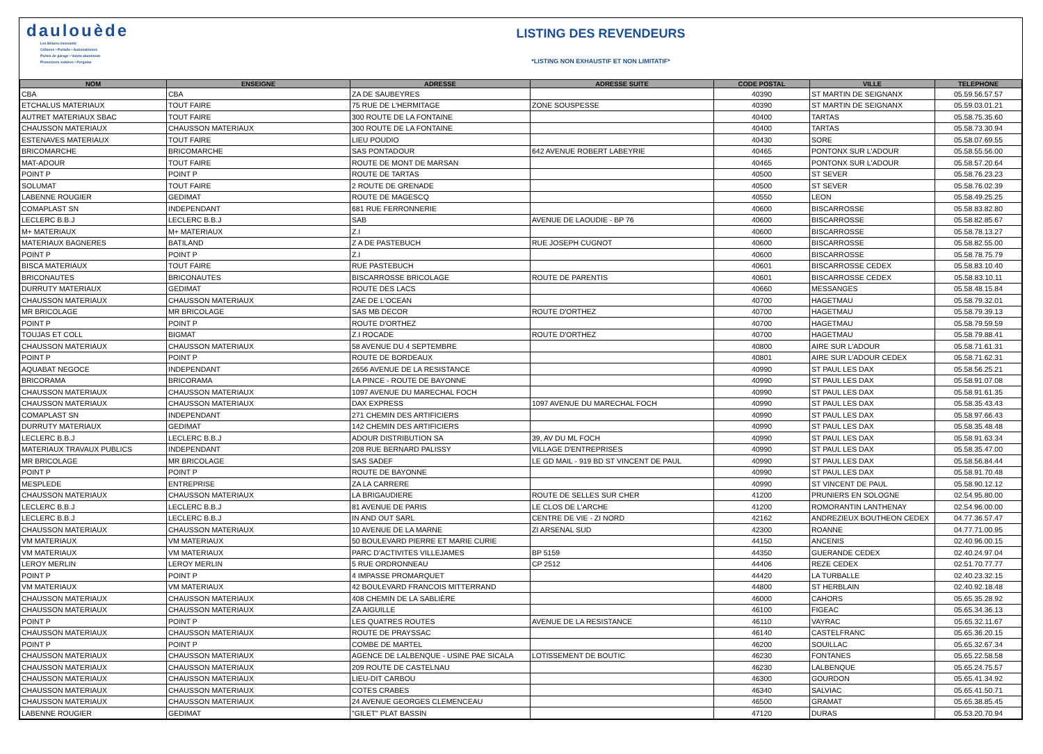daulouède
Les Bétons innovants
Clôtures • Portails • Automatismes
Portes de garage • Volets aluminium
Protections solaires • Pergolas
LISTING DES REVENDEURS
*LISTING NON EXHAUSTIF ET NON LIMITATIF*
| NOM | ENSEIGNE | ADRESSE | ADRESSE SUITE | CODE POSTAL | VILLE | TELEPHONE |
| --- | --- | --- | --- | --- | --- | --- |
| CBA | CBA | ZA DE SAUBEYRES | | 40390 | ST MARTIN DE SEIGNANX | 05.59.56.57.57 |
| ETCHALUS MATERIAUX | TOUT FAIRE | 75 RUE DE L'HERMITAGE | ZONE SOUSPESSE | 40390 | ST MARTIN DE SEIGNANX | 05.59.03.01.21 |
| AUTRET MATERIAUX SBAC | TOUT FAIRE | 300 ROUTE DE LA FONTAINE | | 40400 | TARTAS | 05.58.75.35.60 |
| CHAUSSON MATERIAUX | CHAUSSON MATERIAUX | 300 ROUTE DE LA FONTAINE | | 40400 | TARTAS | 05.58.73.30.94 |
| ESTENAVES MATERIAUX | TOUT FAIRE | LIEU POUDIO | | 40430 | SORE | 05.58.07.69.55 |
| BRICOMARCHE | BRICOMARCHE | SAS PONTADOUR | 642 AVENUE ROBERT LABEYRIE | 40465 | PONTONX SUR L'ADOUR | 05.58.55.56.00 |
| MAT-ADOUR | TOUT FAIRE | ROUTE DE MONT DE MARSAN | | 40465 | PONTONX SUR L'ADOUR | 05.58.57.20.64 |
| POINT P | POINT P | ROUTE DE TARTAS | | 40500 | ST SEVER | 05.58.76.23.23 |
| SOLUMAT | TOUT FAIRE | 2 ROUTE DE GRENADE | | 40500 | ST SEVER | 05.58.76.02.39 |
| LABENNE ROUGIER | GEDIMAT | ROUTE DE MAGESCQ | | 40550 | LEON | 05.58.49.25.25 |
| COMAPLAST SN | INDEPENDANT | 681 RUE FERRONNERIE | | 40600 | BISCARROSSE | 05.58.83.82.80 |
| LECLERC B.B.J | LECLERC B.B.J | SAB | AVENUE DE LAOUDIE - BP 76 | 40600 | BISCARROSSE | 05.58.82.85.67 |
| M+ MATERIAUX | M+ MATERIAUX | Z.I | | 40600 | BISCARROSSE | 05.58.78.13.27 |
| MATERIAUX BAGNERES | BATILAND | Z A DE PASTEBUCH | RUE JOSEPH CUGNOT | 40600 | BISCARROSSE | 05.58.82.55.00 |
| POINT P | POINT P | Z.I | | 40600 | BISCARROSSE | 05.58.78.75.79 |
| BISCA MATERIAUX | TOUT FAIRE | RUE PASTEBUCH | | 40601 | BISCARROSSE CEDEX | 05.58.83.10.40 |
| BRICONAUTES | BRICONAUTES | BISCARROSSE BRICOLAGE | ROUTE DE PARENTIS | 40601 | BISCARROSSE CEDEX | 05.58.83.10.11 |
| DURRUTY MATERIAUX | GEDIMAT | ROUTE DES LACS | | 40660 | MESSANGES | 05.58.48.15.84 |
| CHAUSSON MATERIAUX | CHAUSSON MATERIAUX | ZAE DE L'OCEAN | | 40700 | HAGETMAU | 05.58.79.32.01 |
| MR BRICOLAGE | MR BRICOLAGE | SAS MB DECOR | ROUTE D'ORTHEZ | 40700 | HAGETMAU | 05.58.79.39.13 |
| POINT P | POINT P | ROUTE D'ORTHEZ | | 40700 | HAGETMAU | 05.58.79.59.59 |
| TOUJAS ET COLL | BIGMAT | Z.I ROCADE | ROUTE D'ORTHEZ | 40700 | HAGETMAU | 05.58.79.88.41 |
| CHAUSSON MATERIAUX | CHAUSSON MATERIAUX | 58 AVENUE DU 4 SEPTEMBRE | | 40800 | AIRE SUR L'ADOUR | 05.58.71.61.31 |
| POINT P | POINT P | ROUTE DE BORDEAUX | | 40801 | AIRE SUR L'ADOUR CEDEX | 05.58.71.62.31 |
| AQUABAT NEGOCE | INDEPENDANT | 2656 AVENUE DE LA RESISTANCE | | 40990 | ST PAUL LES DAX | 05.58.56.25.21 |
| BRICORAMA | BRICORAMA | LA PINCE - ROUTE DE BAYONNE | | 40990 | ST PAUL LES DAX | 05.58.91.07.08 |
| CHAUSSON MATERIAUX | CHAUSSON MATERIAUX | 1097 AVENUE DU MARECHAL FOCH | | 40990 | ST PAUL LES DAX | 05.58.91.61.35 |
| CHAUSSON MATERIAUX | CHAUSSON MATERIAUX | DAX EXPRESS | 1097 AVENUE DU MARECHAL FOCH | 40990 | ST PAUL LES DAX | 05.58.35.43.43 |
| COMAPLAST SN | INDEPENDANT | 271 CHEMIN DES ARTIFICIERS | | 40990 | ST PAUL LES DAX | 05.58.97.66.43 |
| DURRUTY MATERIAUX | GEDIMAT | 142 CHEMIN DES ARTIFICIERS | | 40990 | ST PAUL LES DAX | 05.58.35.48.48 |
| LECLERC B.B.J | LECLERC B.B.J | ADOUR DISTRIBUTION SA | 39, AV DU ML FOCH | 40990 | ST PAUL LES DAX | 05.58.91.63.34 |
| MATERIAUX TRAVAUX PUBLICS | INDEPENDANT | 208 RUE BERNARD PALISSY | VILLAGE D'ENTREPRISES | 40990 | ST PAUL LES DAX | 05.58.35.47.00 |
| MR BRICOLAGE | MR BRICOLAGE | SAS SADEF | LE GD MAIL - 919 BD ST VINCENT DE PAUL | 40990 | ST PAUL LES DAX | 05.58.56.84.44 |
| POINT P | POINT P | ROUTE DE BAYONNE | | 40990 | ST PAUL LES DAX | 05.58.91.70.48 |
| MESPLEDE | ENTREPRISE | ZA LA CARRERE | | 40990 | ST VINCENT DE PAUL | 05.58.90.12.12 |
| CHAUSSON MATERIAUX | CHAUSSON MATERIAUX | LA BRIGAUDIERE | ROUTE DE SELLES SUR CHER | 41200 | PRUNIERS EN SOLOGNE | 02.54.95.80.00 |
| LECLERC B.B.J | LECLERC B.B.J | 81 AVENUE DE PARIS | LE CLOS DE L'ARCHE | 41200 | ROMORANTIN LANTHENAY | 02.54.96.00.00 |
| LECLERC B.B.J | LECLERC B.B.J | IN AND OUT SARL | CENTRE DE VIE - ZI NORD | 42162 | ANDREZIEUX BOUTHEON CEDEX | 04.77.36.57.47 |
| CHAUSSON MATERIAUX | CHAUSSON MATERIAUX | 10 AVENUE DE LA MARNE | ZI ARSENAL SUD | 42300 | ROANNE | 04.77.71.00.95 |
| VM MATERIAUX | VM MATERIAUX | 50 BOULEVARD PIERRE ET MARIE CURIE | | 44150 | ANCENIS | 02.40.96.00.15 |
| VM MATERIAUX | VM MATERIAUX | PARC D'ACTIVITES VILLEJAMES | BP 5159 | 44350 | GUERANDE CEDEX | 02.40.24.97.04 |
| LEROY MERLIN | LEROY MERLIN | 5 RUE ORDRONNEAU | CP 2512 | 44406 | REZE CEDEX | 02.51.70.77.77 |
| POINT P | POINT P | 4 IMPASSE PROMARQUET | | 44420 | LA TURBALLE | 02.40.23.32.15 |
| VM MATERIAUX | VM MATERIAUX | 42 BOULEVARD FRANCOIS MITTERRAND | | 44800 | ST HERBLAIN | 02.40.92.18.48 |
| CHAUSSON MATERIAUX | CHAUSSON MATERIAUX | 408 CHEMIN DE LA SABLIÈRE | | 46000 | CAHORS | 05.65.35.28.92 |
| CHAUSSON MATERIAUX | CHAUSSON MATERIAUX | ZA AIGUILLE | | 46100 | FIGEAC | 05.65.34.36.13 |
| POINT P | POINT P | LES QUATRES ROUTES | AVENUE DE LA RESISTANCE | 46110 | VAYRAC | 05.65.32.11.67 |
| CHAUSSON MATERIAUX | CHAUSSON MATERIAUX | ROUTE DE PRAYSSAC | | 46140 | CASTELFRANC | 05.65.36.20.15 |
| POINT P | POINT P | COMBE DE MARTEL | | 46200 | SOUILLAC | 05.65.32.67.34 |
| CHAUSSON MATERIAUX | CHAUSSON MATERIAUX | AGENCE DE LALBENQUE - USINE PAE SICALA | LOTISSEMENT DE BOUTIC | 46230 | FONTANES | 05.65.22.58.58 |
| CHAUSSON MATERIAUX | CHAUSSON MATERIAUX | 209 ROUTE DE CASTELNAU | | 46230 | LALBENQUE | 05.65.24.75.57 |
| CHAUSSON MATERIAUX | CHAUSSON MATERIAUX | LIEU-DIT CARBOU | | 46300 | GOURDON | 05.65.41.34.92 |
| CHAUSSON MATERIAUX | CHAUSSON MATERIAUX | COTES CRABES | | 46340 | SALVIAC | 05.65.41.50.71 |
| CHAUSSON MATERIAUX | CHAUSSON MATERIAUX | 24 AVENUE GEORGES CLEMENCEAU | | 46500 | GRAMAT | 05.65.38.85.45 |
| LABENNE ROUGIER | GEDIMAT | "GILET" PLAT BASSIN | | 47120 | DURAS | 05.53.20.70.94 |